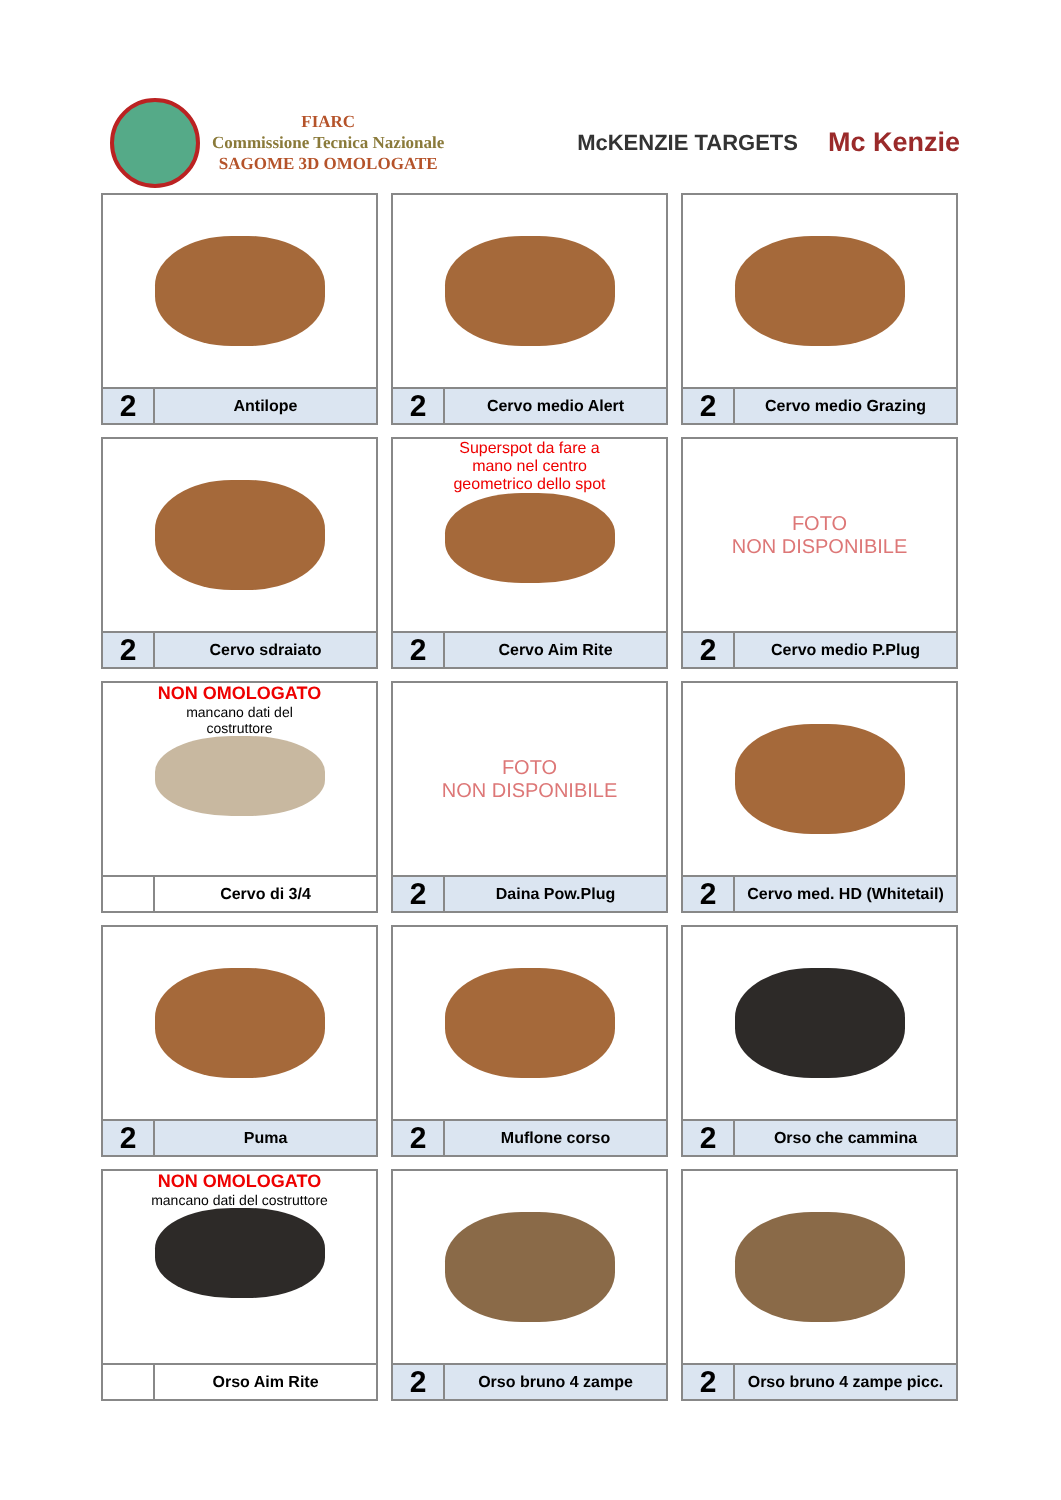FIARC
Commissione Tecnica Nazionale
SAGOME 3D OMOLOGATE
McKENZIE TARGETS
Mc Kenzie
2
Antilope
2
Cervo medio Alert
2
Cervo medio Grazing
2
Cervo sdraiato
Superspot da fare a
mano nel centro
geometrico dello spot
2
Cervo Aim Rite
FOTO
NON DISPONIBILE
2
Cervo medio P.Plug
NON OMOLOGATO
mancano dati del
costruttore
Cervo di 3/4
FOTO
NON DISPONIBILE
2
Daina Pow.Plug
2
Cervo med. HD (Whitetail)
2
Puma
2
Muflone corso
2
Orso che cammina
NON OMOLOGATO
mancano dati del costruttore
Orso Aim Rite
2
Orso bruno 4 zampe
2
Orso bruno 4 zampe picc.